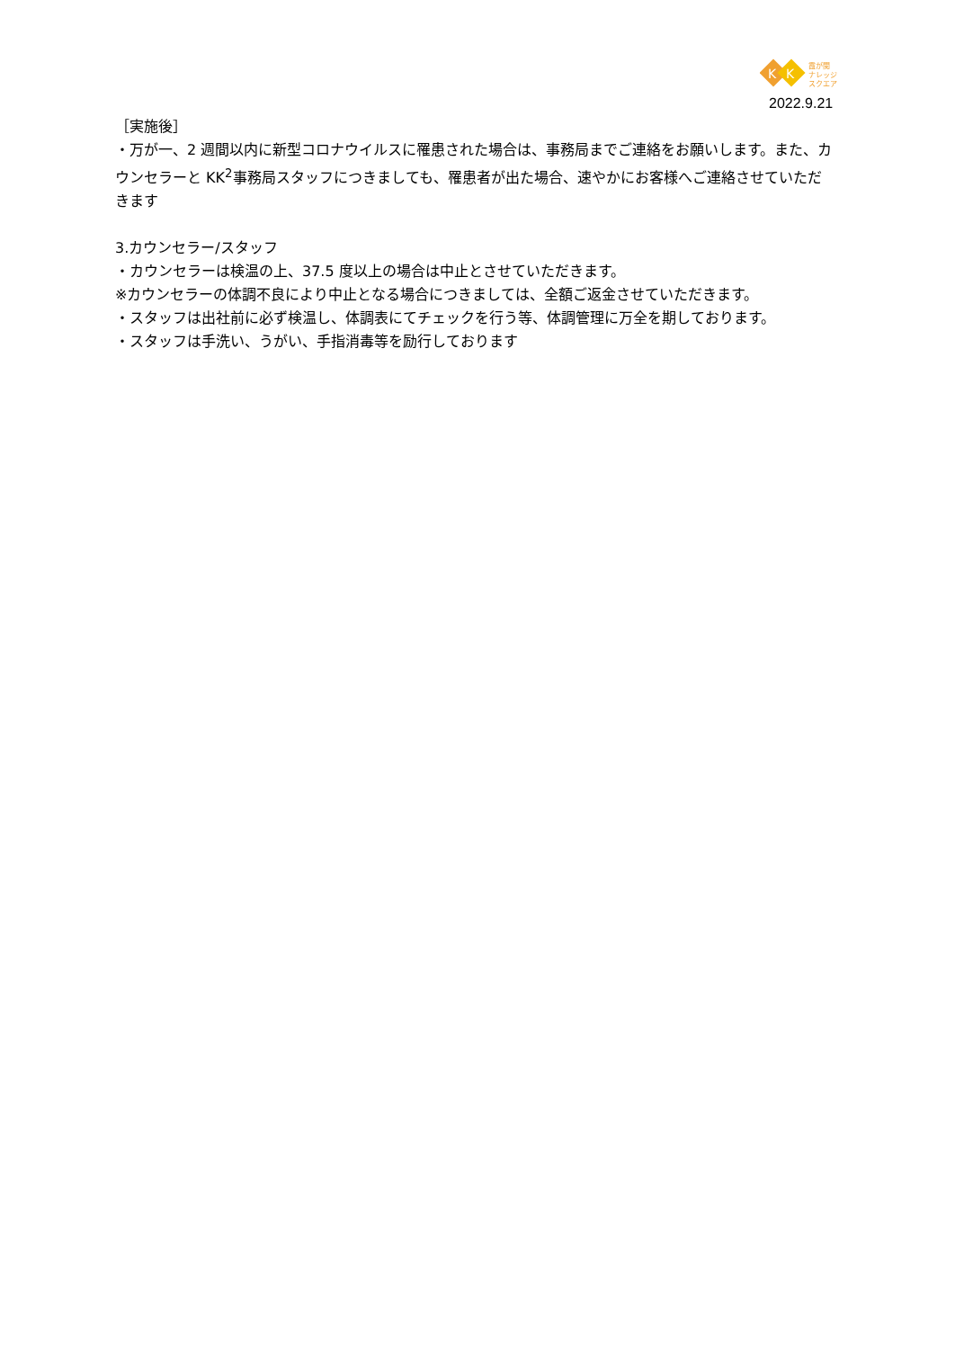K
K
霞が関
ナレッジ
スクエア
2022.9.21
［実施後］
・万が一、2 週間以内に新型コロナウイルスに罹患された場合は、事務局までご連絡をお願いします。また、カウンセラーと KK<sup>2</sup>事務局スタッフにつきましても、罹患者が出た場合、速やかにお客様へご連絡させていただきます
3.カウンセラー/スタッフ
・カウンセラーは検温の上、37.5 度以上の場合は中止とさせていただきます。
※カウンセラーの体調不良により中止となる場合につきましては、全額ご返金させていただきます。
・スタッフは出社前に必ず検温し、体調表にてチェックを行う等、体調管理に万全を期しております。
・スタッフは手洗い、うがい、手指消毒等を励行しております